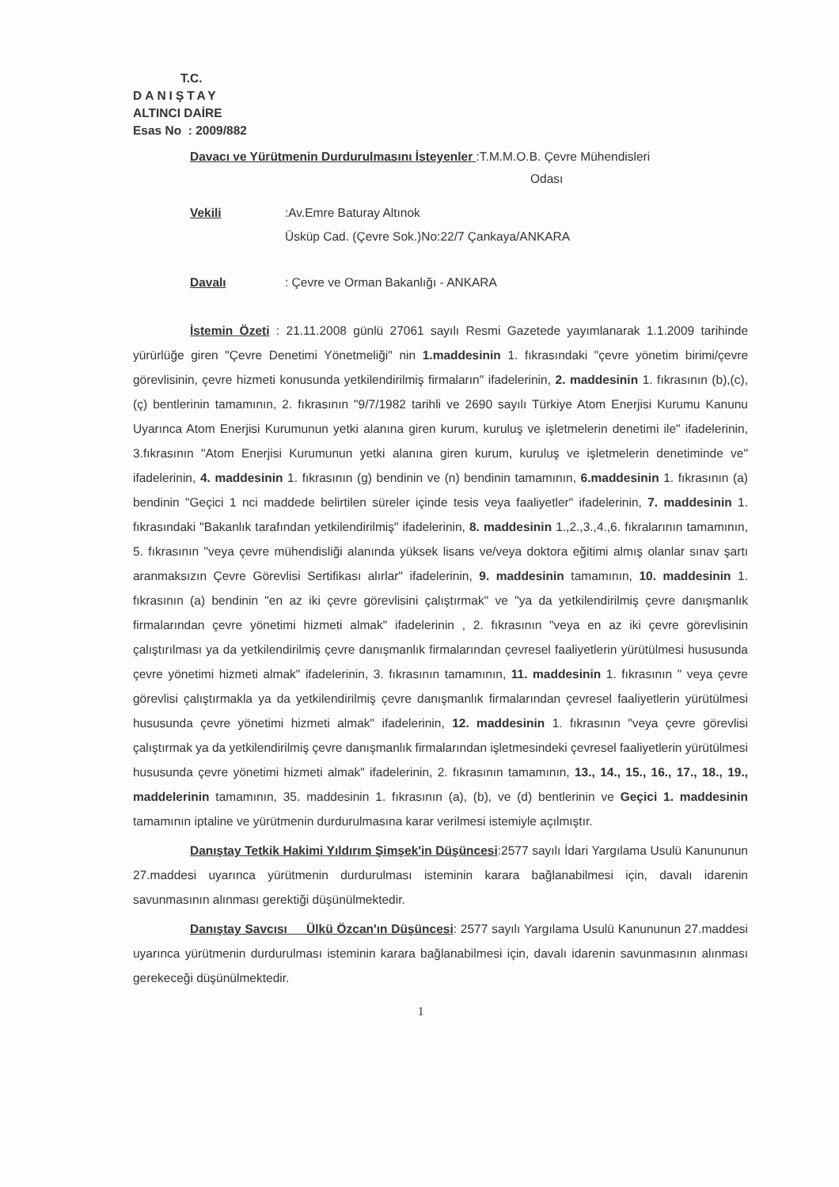T.C.
DANIŞTAY
ALTINCI DAİRE
Esas No : 2009/882
Davacı ve Yürütmenin Durdurulmasını İsteyenler :T.M.M.O.B. Çevre Mühendisleri
Odası
Vekili :Av.Emre Baturay Altınok
Üsküp Cad. (Çevre Sok.)No:22/7 Çankaya/ANKARA
Davalı : Çevre ve Orman Bakanlığı - ANKARA
İstemin Özeti : 21.11.2008 günlü 27061 sayılı Resmi Gazetede yayımlanarak 1.1.2009 tarihinde yürürlüğe giren "Çevre Denetimi Yönetmeliği" nin 1.maddesinin 1. fıkrasındaki "çevre yönetim birimi/çevre görevlisinin, çevre hizmeti konusunda yetkilendirilmiş firmaların" ifadelerinin, 2. maddesinin 1. fıkrasının (b),(c),(ç) bentlerinin tamamının, 2. fıkrasının "9/7/1982 tarihli ve 2690 sayılı Türkiye Atom Enerjisi Kurumu Kanunu Uyarınca Atom Enerjisi Kurumunun yetki alanına giren kurum, kuruluş ve işletmelerin denetimi ile" ifadelerinin, 3.fıkrasının "Atom Enerjisi Kurumunun yetki alanına giren kurum, kuruluş ve işletmelerin denetiminde ve" ifadelerinin, 4. maddesinin 1. fıkrasının (g) bendinin ve (n) bendinin tamamının, 6.maddesinin 1. fıkrasının (a) bendinin "Geçici 1 nci maddede belirtilen süreler içinde tesis veya faaliyetler" ifadelerinin, 7. maddesinin 1. fıkrasındaki "Bakanlık tarafından yetkilendirilmiş" ifadelerinin, 8. maddesinin 1.,2.,3.,4.,6. fıkralarının tamamının, 5. fıkrasının "veya çevre mühendisliği alanında yüksek lisans ve/veya doktora eğitimi almış olanlar sınav şartı aranmaksızın Çevre Görevlisi Sertifikası alırlar" ifadelerinin, 9. maddesinin tamamının, 10. maddesinin 1. fıkrasının (a) bendinin "en az iki çevre görevlisini çalıştırmak" ve "ya da yetkilendirilmiş çevre danışmanlık firmalarından çevre yönetimi hizmeti almak" ifadelerinin , 2. fıkrasının "veya en az iki çevre görevlisinin çalıştırılması ya da yetkilendirilmiş çevre danışmanlık firmalarından çevresel faaliyetlerin yürütülmesi hususunda çevre yönetimi hizmeti almak" ifadelerinin, 3. fıkrasının tamamının, 11. maddesinin 1. fıkrasının " veya çevre görevlisi çalıştırmakla ya da yetkilendirilmiş çevre danışmanlık firmalarından çevresel faaliyetlerin yürütülmesi hususunda çevre yönetimi hizmeti almak" ifadelerinin, 12. maddesinin 1. fıkrasının "veya çevre görevlisi çalıştırmak ya da yetkilendirilmiş çevre danışmanlık firmalarından işletmesindeki çevresel faaliyetlerin yürütülmesi hususunda çevre yönetimi hizmeti almak" ifadelerinin, 2. fıkrasının tamamının, 13., 14., 15., 16., 17., 18., 19., maddelerinin tamamının, 35. maddesinin 1. fıkrasının (a), (b), ve (d) bentlerinin ve Geçici 1. maddesinin tamamının iptaline ve yürütmenin durdurulmasına karar verilmesi istemiyle açılmıştır.
Danıştay Tetkik Hakimi Yıldırım Şimşek'in Düşüncesi:2577 sayılı İdari Yargılama Usulü Kanununun 27.maddesi uyarınca yürütmenin durdurulması isteminin karara bağlanabilmesi için, davalı idarenin savunmasının alınması gerektiği düşünülmektedir.
Danıştay Savcısı Ülkü Özcan'ın Düşüncesi: 2577 sayılı Yargılama Usulü Kanununun 27.maddesi uyarınca yürütmenin durdurulması isteminin karara bağlanabilmesi için, davalı idarenin savunmasının alınması gerekeceği düşünülmektedir.
1